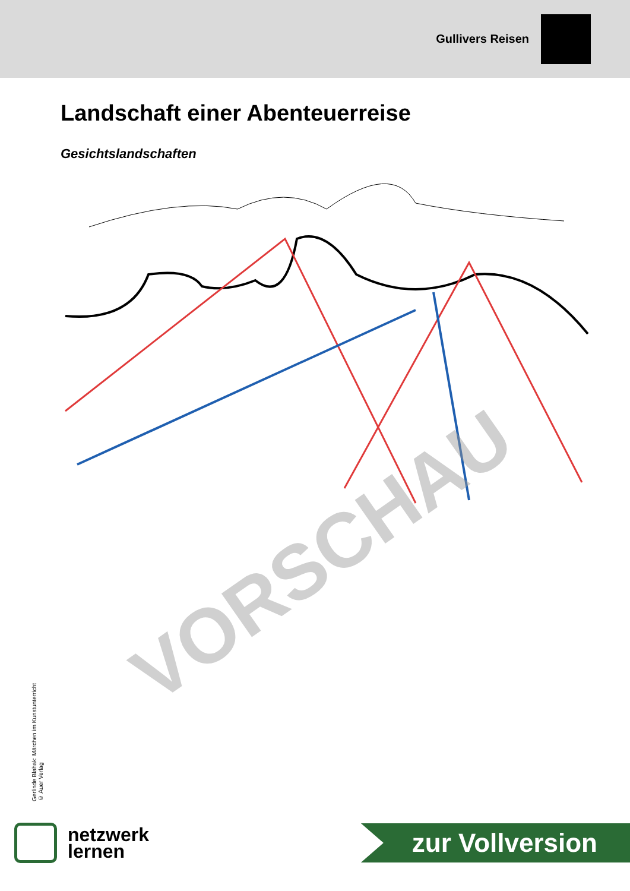Gullivers Reisen
Landschaft einer Abenteuerreise
Gesichtslandschaften
VORSCHAU
Gerlinde Blahak: Märchen im Kunstunterricht
© Auer Verlag
netzwerk
lernen
zur Vollversion